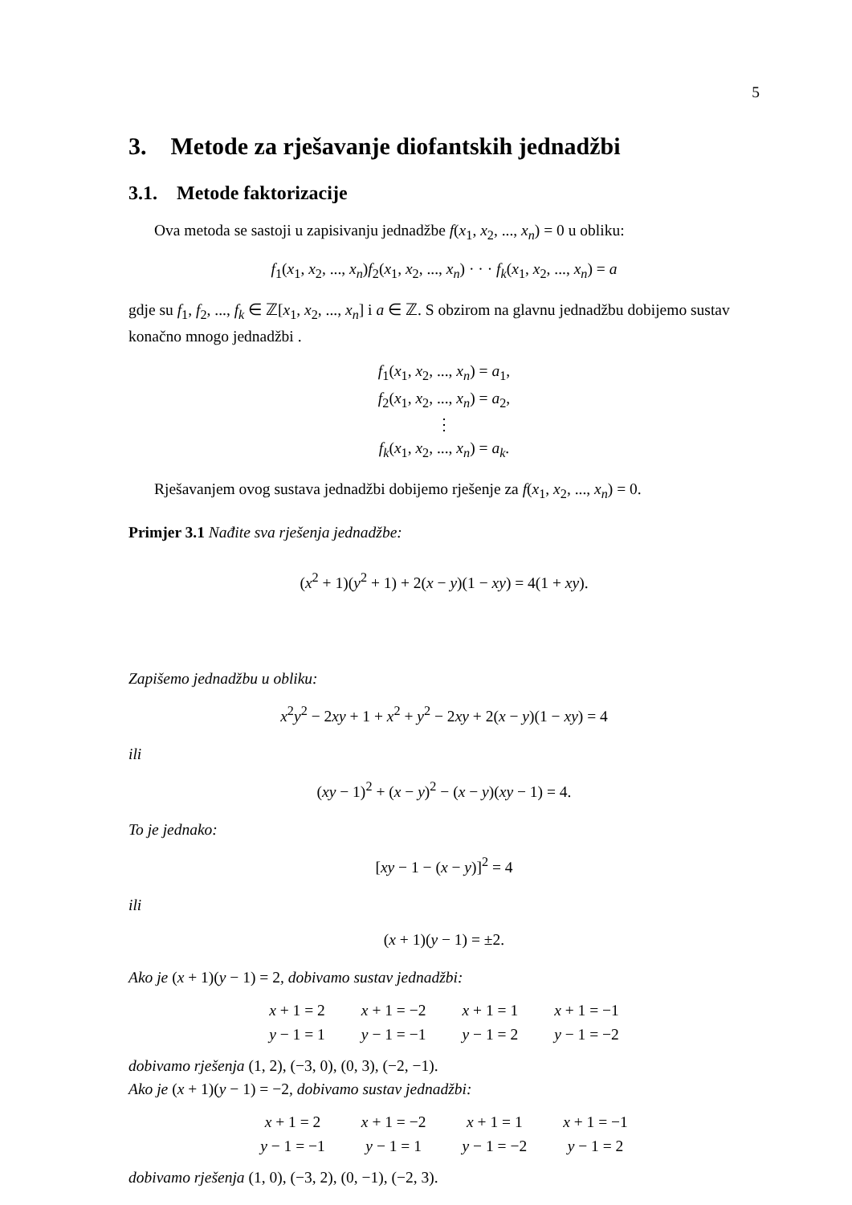5
3. Metode za rješavanje diofantskih jednadžbi
3.1. Metode faktorizacije
Ova metoda se sastoji u zapisivanju jednadžbe f(x<sub>1</sub>, x<sub>2</sub>, ..., x<sub>n</sub>) = 0 u obliku:
f<sub>1</sub>(x<sub>1</sub>, x<sub>2</sub>, ..., x<sub>n</sub>)f<sub>2</sub>(x<sub>1</sub>, x<sub>2</sub>, ..., x<sub>n</sub>) · · · f<sub>k</sub>(x<sub>1</sub>, x<sub>2</sub>, ..., x<sub>n</sub>) = a
gdje su f<sub>1</sub>, f<sub>2</sub>, ..., f<sub>k</sub> ∈ ℤ[x<sub>1</sub>, x<sub>2</sub>, ..., x<sub>n</sub>] i a ∈ ℤ. S obzirom na glavnu jednadžbu dobijemo sustav konačno mnogo jednadžbi .
f<sub>1</sub>(x<sub>1</sub>, x<sub>2</sub>, ..., x<sub>n</sub>) = a<sub>1</sub>,
f<sub>2</sub>(x<sub>1</sub>, x<sub>2</sub>, ..., x<sub>n</sub>) = a<sub>2</sub>,
⋮
f<sub>k</sub>(x<sub>1</sub>, x<sub>2</sub>, ..., x<sub>n</sub>) = a<sub>k</sub>.
Rješavanjem ovog sustava jednadžbi dobijemo rješenje za f(x<sub>1</sub>, x<sub>2</sub>, ..., x<sub>n</sub>) = 0.
Primjer 3.1 Nađite sva rješenja jednadžbe:
(x<sup>2</sup> + 1)(y<sup>2</sup> + 1) + 2(x − y)(1 − xy) = 4(1 + xy).
Zapišemo jednadžbu u obliku:
x<sup>2</sup>y<sup>2</sup> − 2xy + 1 + x<sup>2</sup> + y<sup>2</sup> − 2xy + 2(x − y)(1 − xy) = 4
ili
(xy − 1)<sup>2</sup> + (x − y)<sup>2</sup> − (x − y)(xy − 1) = 4.
To je jednako:
[xy − 1 − (x − y)]<sup>2</sup> = 4
ili
(x + 1)(y − 1) = ±2.
Ako je (x + 1)(y − 1) = 2, dobivamo sustav jednadžbi:
x + 1 = 2
y − 1 = 1
x + 1 = −2
y − 1 = −1
x + 1 = 1
y − 1 = 2
x + 1 = −1
y − 1 = −2
dobivamo rješenja (1, 2), (−3, 0), (0, 3), (−2, −1).
Ako je (x + 1)(y − 1) = −2, dobivamo sustav jednadžbi:
x + 1 = 2
y − 1 = −1
x + 1 = −2
y − 1 = 1
x + 1 = 1
y − 1 = −2
x + 1 = −1
y − 1 = 2
dobivamo rješenja (1, 0), (−3, 2), (0, −1), (−2, 3).